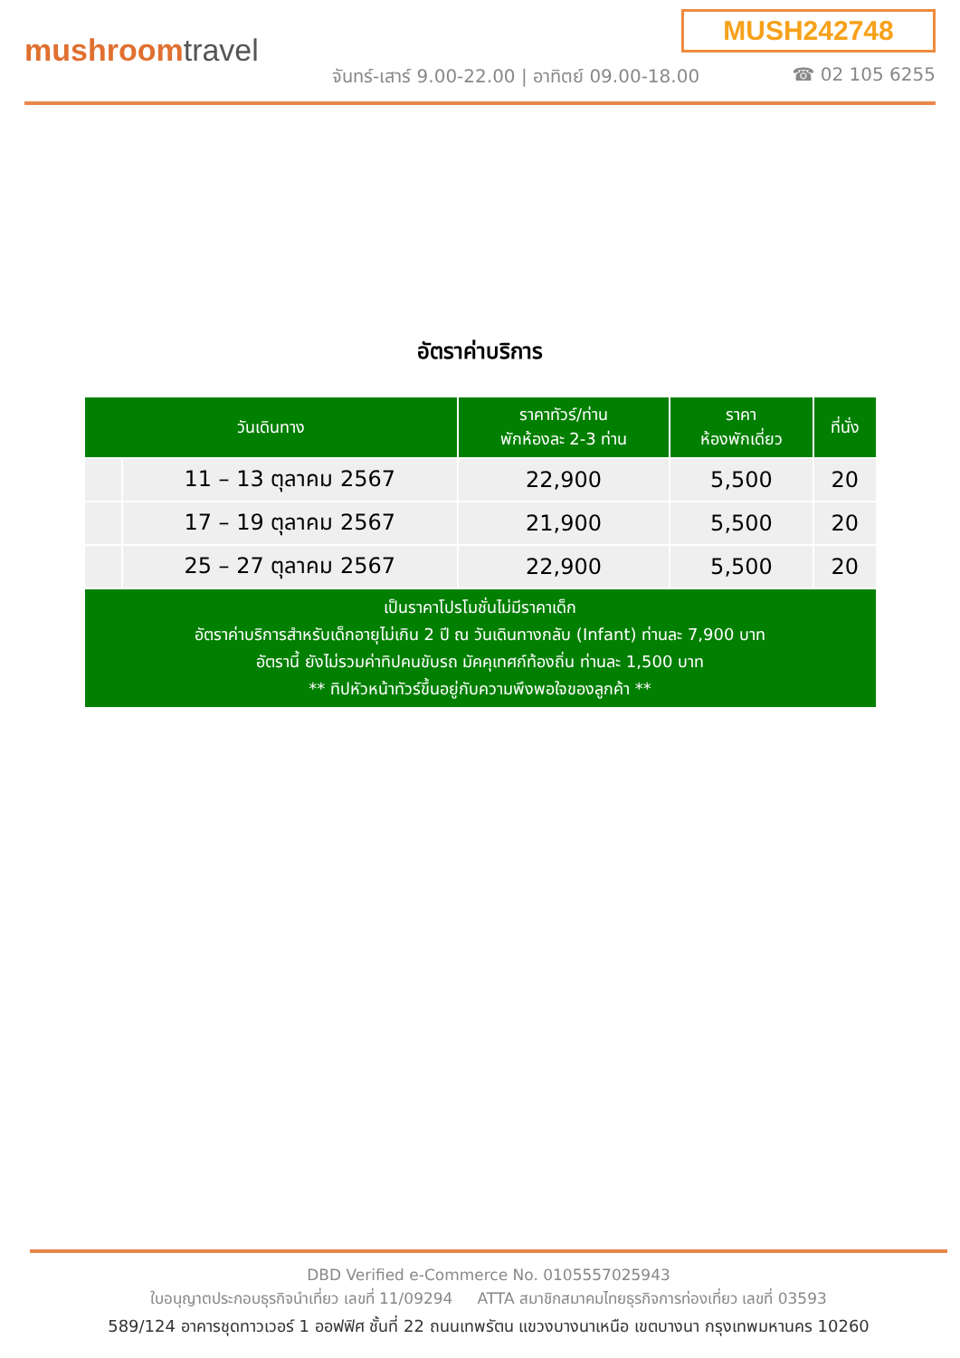MUSH242748
mushroomtravel
จันทร์-เสาร์ 9.00-22.00 | อาทิตย์ 09.00-18.00
☎ 02 105 6255
อัตราค่าบริการ
| วันเดินทาง | | ราคาทัวร์/ท่าน พักห้องละ 2-3 ท่าน | ราคา ห้องพักเดี่ยว | ที่นั่ง |
| --- | --- | --- | --- | --- |
| | 11 – 13 ตุลาคม 2567 | 22,900 | 5,500 | 20 |
| | 17 – 19 ตุลาคม 2567 | 21,900 | 5,500 | 20 |
| | 25 – 27 ตุลาคม 2567 | 22,900 | 5,500 | 20 |
| เป็นราคาโปรโมชั่นไม่มีราคาเด็ก อัตราค่าบริการสำหรับเด็กอายุไม่เกิน 2 ปี ณ วันเดินทางกลับ (Infant) ท่านละ 7,900 บาท อัตรานี้ ยังไม่รวมค่าทิปคนขับรถ มัคคุเทศก์ท้องถิ่น ท่านละ 1,500 บาท ** ทิปหัวหน้าทัวร์ขึ้นอยู่กับความพึงพอใจของลูกค้า ** | | | | |
DBD Verified e-Commerce No. 0105557025943
ใบอนุญาตประกอบธุรกิจนำเที่ยว เลขที่ 11/09294 ATTA สมาชิกสมาคมไทยธุรกิจการท่องเที่ยว เลขที่ 03593
589/124 อาคารชุดทาวเวอร์ 1 ออฟฟิศ ชั้นที่ 22 ถนนเทพรัตน แขวงบางนาเหนือ เขตบางนา กรุงเทพมหานคร 10260